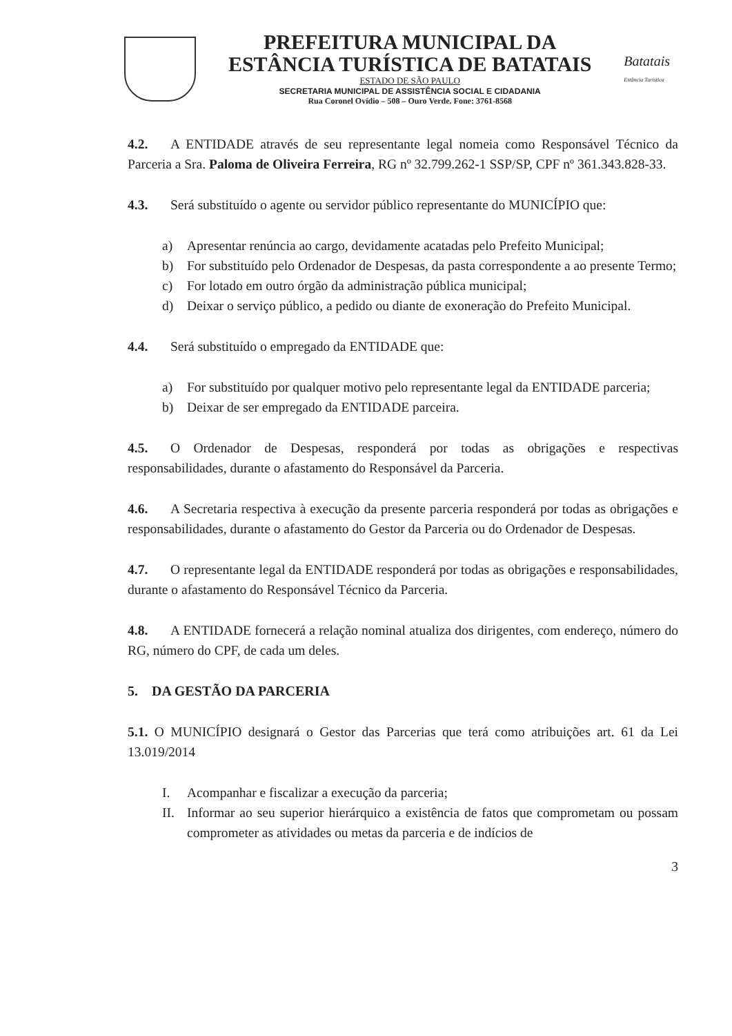PREFEITURA MUNICIPAL DA
ESTÂNCIA TURÍSTICA DE BATATAIS
ESTADO DE SÃO PAULO
SECRETARIA MUNICIPAL DE ASSISTÊNCIA SOCIAL E CIDADANIA
Rua Coronel Ovídio – 508 – Ouro Verde. Fone: 3761-8568
Batatais
Estância Turística
4.2. A ENTIDADE através de seu representante legal nomeia como Responsável Técnico da Parceria a Sra. Paloma de Oliveira Ferreira, RG nº 32.799.262-1 SSP/SP, CPF nº 361.343.828-33.
4.3. Será substituído o agente ou servidor público representante do MUNICÍPIO que:
a) Apresentar renúncia ao cargo, devidamente acatadas pelo Prefeito Municipal;
b) For substituído pelo Ordenador de Despesas, da pasta correspondente a ao presente Termo;
c) For lotado em outro órgão da administração pública municipal;
d) Deixar o serviço público, a pedido ou diante de exoneração do Prefeito Municipal.
4.4. Será substituído o empregado da ENTIDADE que:
a) For substituído por qualquer motivo pelo representante legal da ENTIDADE parceria;
b) Deixar de ser empregado da ENTIDADE parceira.
4.5. O Ordenador de Despesas, responderá por todas as obrigações e respectivas responsabilidades, durante o afastamento do Responsável da Parceria.
4.6. A Secretaria respectiva à execução da presente parceria responderá por todas as obrigações e responsabilidades, durante o afastamento do Gestor da Parceria ou do Ordenador de Despesas.
4.7. O representante legal da ENTIDADE responderá por todas as obrigações e responsabilidades, durante o afastamento do Responsável Técnico da Parceria.
4.8. A ENTIDADE fornecerá a relação nominal atualiza dos dirigentes, com endereço, número do RG, número do CPF, de cada um deles.
5. DA GESTÃO DA PARCERIA
5.1. O MUNICÍPIO designará o Gestor das Parcerias que terá como atribuições art. 61 da Lei 13.019/2014
I. Acompanhar e fiscalizar a execução da parceria;
II. Informar ao seu superior hierárquico a existência de fatos que comprometam ou possam comprometer as atividades ou metas da parceria e de indícios de
3